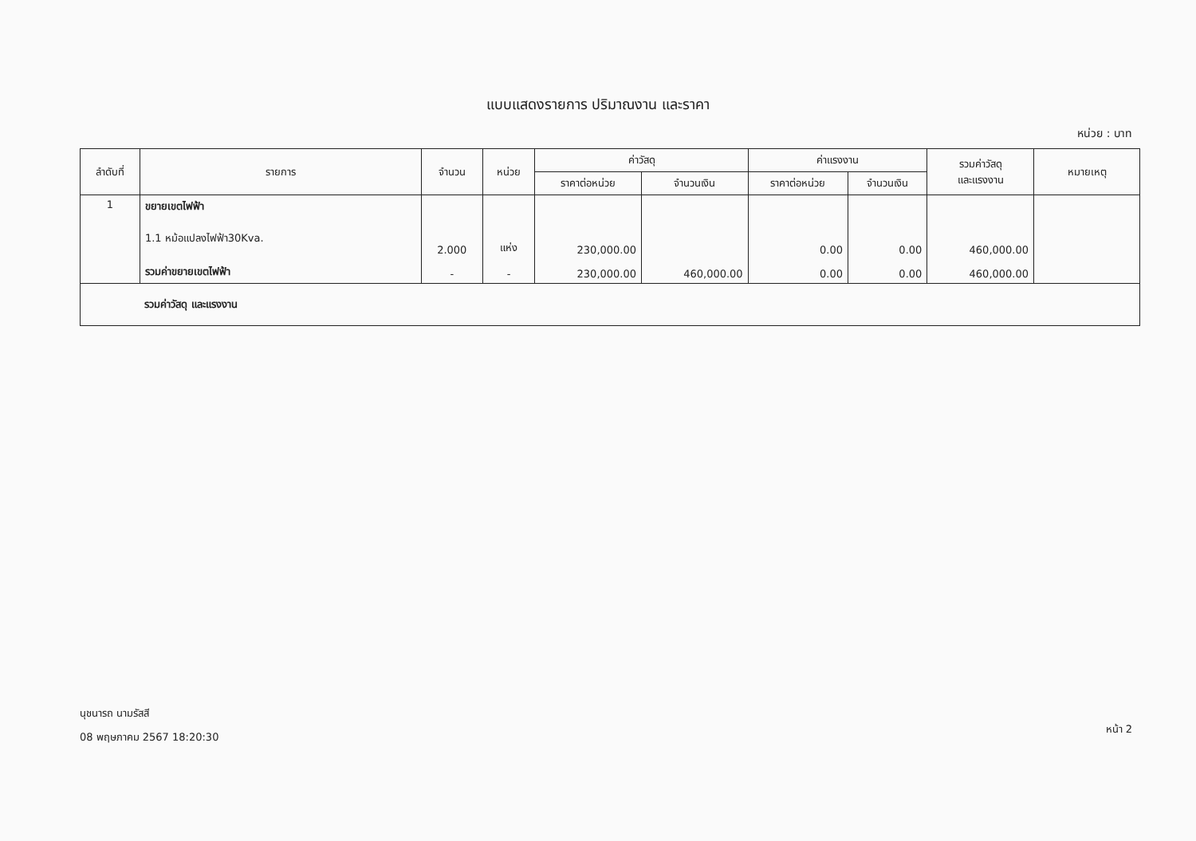แบบแสดงรายการ ปริมาณงาน และราคา
หน่วย : บาท
| ลำดับที่ | รายการ | จำนวน | หน่วย | ค่าวัสดุ | | ค่าแรงงาน | | รวมค่าวัสดุ และแรงงาน | หมายเหตุ |
| --- | --- | --- | --- | --- | --- | --- | --- | --- | --- |
| | | | | ราคาต่อหน่วย | จำนวนเงิน | ราคาต่อหน่วย | จำนวนเงิน | | |
| 1 | ขยายเขตไฟฟ้า 1.1 หม้อแปลงไฟฟ้า30Kva. รวมค่าขยายเขตไฟฟ้า | 2.000 - | แห่ง - | 230,000.00 230,000.00 | 460,000.00 | 0.00 0.00 | 0.00 0.00 | 460,000.00 460,000.00 | |
| รวมค่าวัสดุ และแรงงาน | | | | | | | | | |
นุชนารถ นามรัสสี
08 พฤษภาคม 2567 18:20:30
หน้า 2